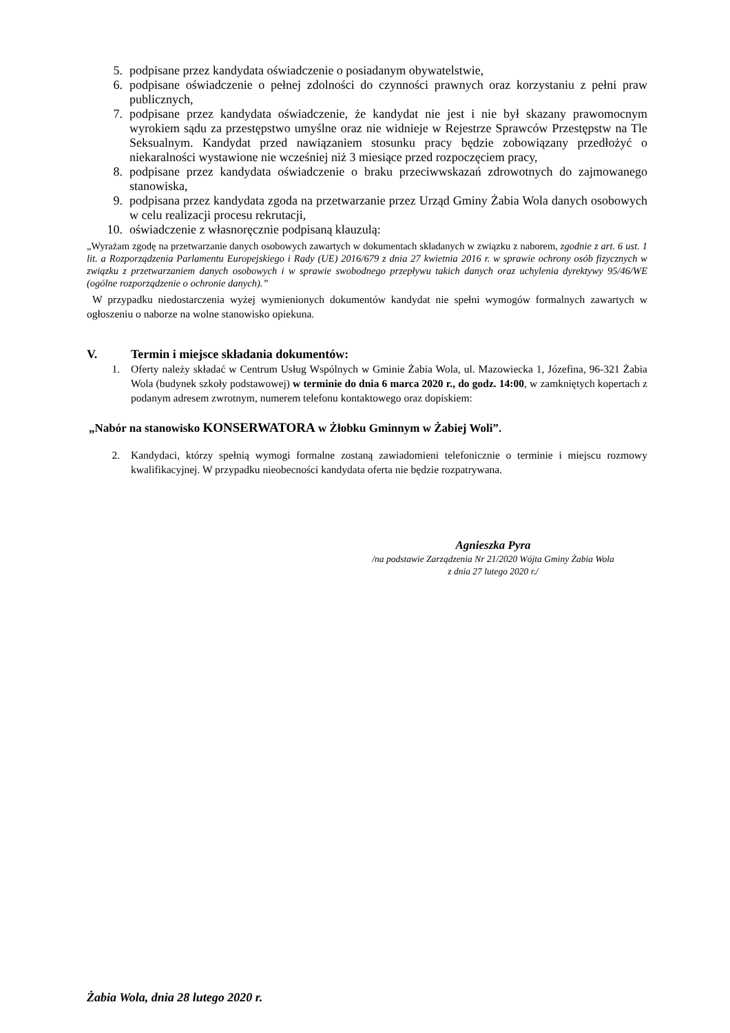5. podpisane przez kandydata oświadczenie o posiadanym obywatelstwie,
6. podpisane oświadczenie o pełnej zdolności do czynności prawnych oraz korzystaniu z pełni praw publicznych,
7. podpisane przez kandydata oświadczenie, że kandydat nie jest i nie był skazany prawomocnym wyrokiem sądu za przestępstwo umyślne oraz nie widnieje w Rejestrze Sprawców Przestępstw na Tle Seksualnym. Kandydat przed nawiązaniem stosunku pracy będzie zobowiązany przedłożyć o niekaralności wystawione nie wcześniej niż 3 miesiące przed rozpoczęciem pracy,
8. podpisane przez kandydata oświadczenie o braku przeciwwskazań zdrowotnych do zajmowanego stanowiska,
9. podpisana przez kandydata zgoda na przetwarzanie przez Urząd Gminy Żabia Wola danych osobowych w celu realizacji procesu rekrutacji,
10. oświadczenie z własnoręcznie podpisaną klauzulą:
„Wyrażam zgodę na przetwarzanie danych osobowych zawartych w dokumentach składanych w związku z naborem, zgodnie z art. 6 ust. 1 lit. a Rozporządzenia Parlamentu Europejskiego i Rady (UE) 2016/679 z dnia 27 kwietnia 2016 r. w sprawie ochrony osób fizycznych w związku z przetwarzaniem danych osobowych i w sprawie swobodnego przepływu takich danych oraz uchylenia dyrektywy 95/46/WE (ogólne rozporządzenie o ochronie danych).”
W przypadku niedostarczenia wyżej wymienionych dokumentów kandydat nie spełni wymogów formalnych zawartych w ogłoszeniu o naborze na wolne stanowisko opiekuna.
V. Termin i miejsce składania dokumentów:
1. Oferty należy składać w Centrum Usług Wspólnych w Gminie Żabia Wola, ul. Mazowiecka 1, Józefina, 96-321 Żabia Wola (budynek szkoły podstawowej) w terminie do dnia 6 marca 2020 r., do godz. 14:00, w zamkniętych kopertach z podanym adresem zwrotnym, numerem telefonu kontaktowego oraz dopiskiem:
„Nabór na stanowisko KONSERWATORA w Żłobku Gminnym w Żabiej Woli”.
2. Kandydaci, którzy spełnią wymogi formalne zostaną zawiadomieni telefonicznie o terminie i miejscu rozmowy kwalifikacyjnej. W przypadku nieobecności kandydata oferta nie będzie rozpatrywana.
Agnieszka Pyra
/na podstawie Zarządzenia Nr 21/2020 Wójta Gminy Żabia Wola
z dnia 27 lutego 2020 r./
Żabia Wola, dnia 28 lutego 2020 r.